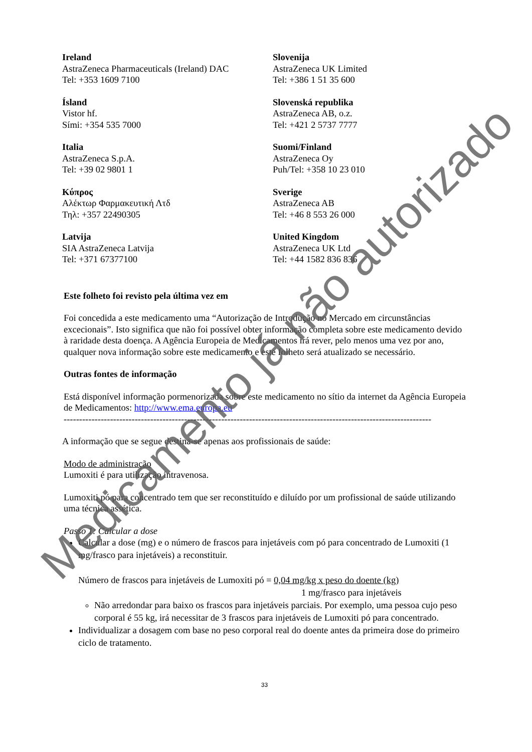Ireland
AstraZeneca Pharmaceuticals (Ireland) DAC
Tel: +353 1609 7100
Slovenija
AstraZeneca UK Limited
Tel: +386 1 51 35 600
Ísland
Vistor hf.
Sími: +354 535 7000
Slovenská republika
AstraZeneca AB, o.z.
Tel: +421 2 5737 7777
Italia
AstraZeneca S.p.A.
Tel: +39 02 9801 1
Suomi/Finland
AstraZeneca Oy
Puh/Tel: +358 10 23 010
Κύπρος
Αλέκτωρ Φαρμακευτική Λτδ
Τηλ: +357 22490305
Sverige
AstraZeneca AB
Tel: +46 8 553 26 000
Latvija
SIA AstraZeneca Latvija
Tel: +371 67377100
United Kingdom
AstraZeneca UK Ltd
Tel: +44 1582 836 836
Este folheto foi revisto pela última vez em
Foi concedida a este medicamento uma “Autorização de Introdução no Mercado em circunstâncias excecionais”. Isto significa que não foi possível obter informação completa sobre este medicamento devido à raridade desta doença. A Agência Europeia de Medicamentos irá rever, pelo menos uma vez por ano, qualquer nova informação sobre este medicamento e este folheto será atualizado se necessário.
Outras fontes de informação
Está disponível informação pormenorizada sobre este medicamento no sítio da internet da Agência Europeia de Medicamentos: http://www.ema.europa.eu
-----------------------------------------------------------------------------------------------------------------------
A informação que se segue destina-se apenas aos profissionais de saúde:
Modo de administração
Lumoxiti é para utilização intravenosa.
Lumoxiti pó para concentrado tem que ser reconstituído e diluído por um profissional de saúde utilizando uma técnica assética.
Passo 1: Calcular a dose
Calcular a dose (mg) e o número de frascos para injetáveis com pó para concentrado de Lumoxiti (1 mg/frasco para injetáveis) a reconstituir.
Número de frascos para injetáveis de Lumoxiti pó = 0,04 mg/kg x peso do doente (kg)
1 mg/frasco para injetáveis
Não arredondar para baixo os frascos para injetáveis parciais. Por exemplo, uma pessoa cujo peso corporal é 55 kg, irá necessitar de 3 frascos para injetáveis de Lumoxiti pó para concentrado.
Individualizar a dosagem com base no peso corporal real do doente antes da primeira dose do primeiro ciclo de tratamento.
33
Medicamento já não autorizado